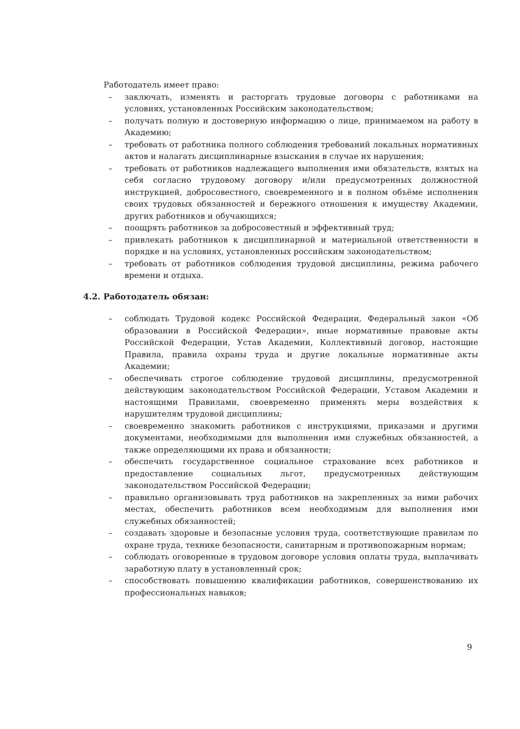Работодатель имеет право:
– заключать, изменять и расторгать трудовые договоры с работниками на условиях, установленных Российским законодательством;
– получать полную и достоверную информацию о лице, принимаемом на работу в Академию;
– требовать от работника полного соблюдения требований локальных нормативных актов и налагать дисциплинарные взыскания в случае их нарушения;
– требовать от работников надлежащего выполнения ими обязательств, взятых на себя согласно трудовому договору и/или предусмотренных должностной инструкцией, добросовестного, своевременного и в полном объёме исполнения своих трудовых обязанностей и бережного отношения к имуществу Академии, других работников и обучающихся;
– поощрять работников за добросовестный и эффективный труд;
– привлекать работников к дисциплинарной и материальной ответственности в порядке и на условиях, установленных российским законодательством;
– требовать от работников соблюдения трудовой дисциплины, режима рабочего времени и отдыха.
4.2. Работодатель обязан:
– соблюдать Трудовой кодекс Российской Федерации, Федеральный закон «Об образовании в Российской Федерации», иные нормативные правовые акты Российской Федерации, Устав Академии, Коллективный договор, настоящие Правила, правила охраны труда и другие локальные нормативные акты Академии;
– обеспечивать строгое соблюдение трудовой дисциплины, предусмотренной действующим законодательством Российской Федерации, Уставом Академии и настоящими Правилами, своевременно применять меры воздействия к нарушителям трудовой дисциплины;
– своевременно знакомить работников с инструкциями, приказами и другими документами, необходимыми для выполнения ими служебных обязанностей, а также определяющими их права и обязанности;
– обеспечить государственное социальное страхование всех работников и предоставление социальных льгот, предусмотренных действующим законодательством Российской Федерации;
– правильно организовывать труд работников на закрепленных за ними рабочих местах, обеспечить работников всем необходимым для выполнения ими служебных обязанностей;
– создавать здоровые и безопасные условия труда, соответствующие правилам по охране труда, технике безопасности, санитарным и противопожарным нормам;
– соблюдать оговоренные в трудовом договоре условия оплаты труда, выплачивать заработную плату в установленный срок;
– способствовать повышению квалификации работников, совершенствованию их профессиональных навыков;
9